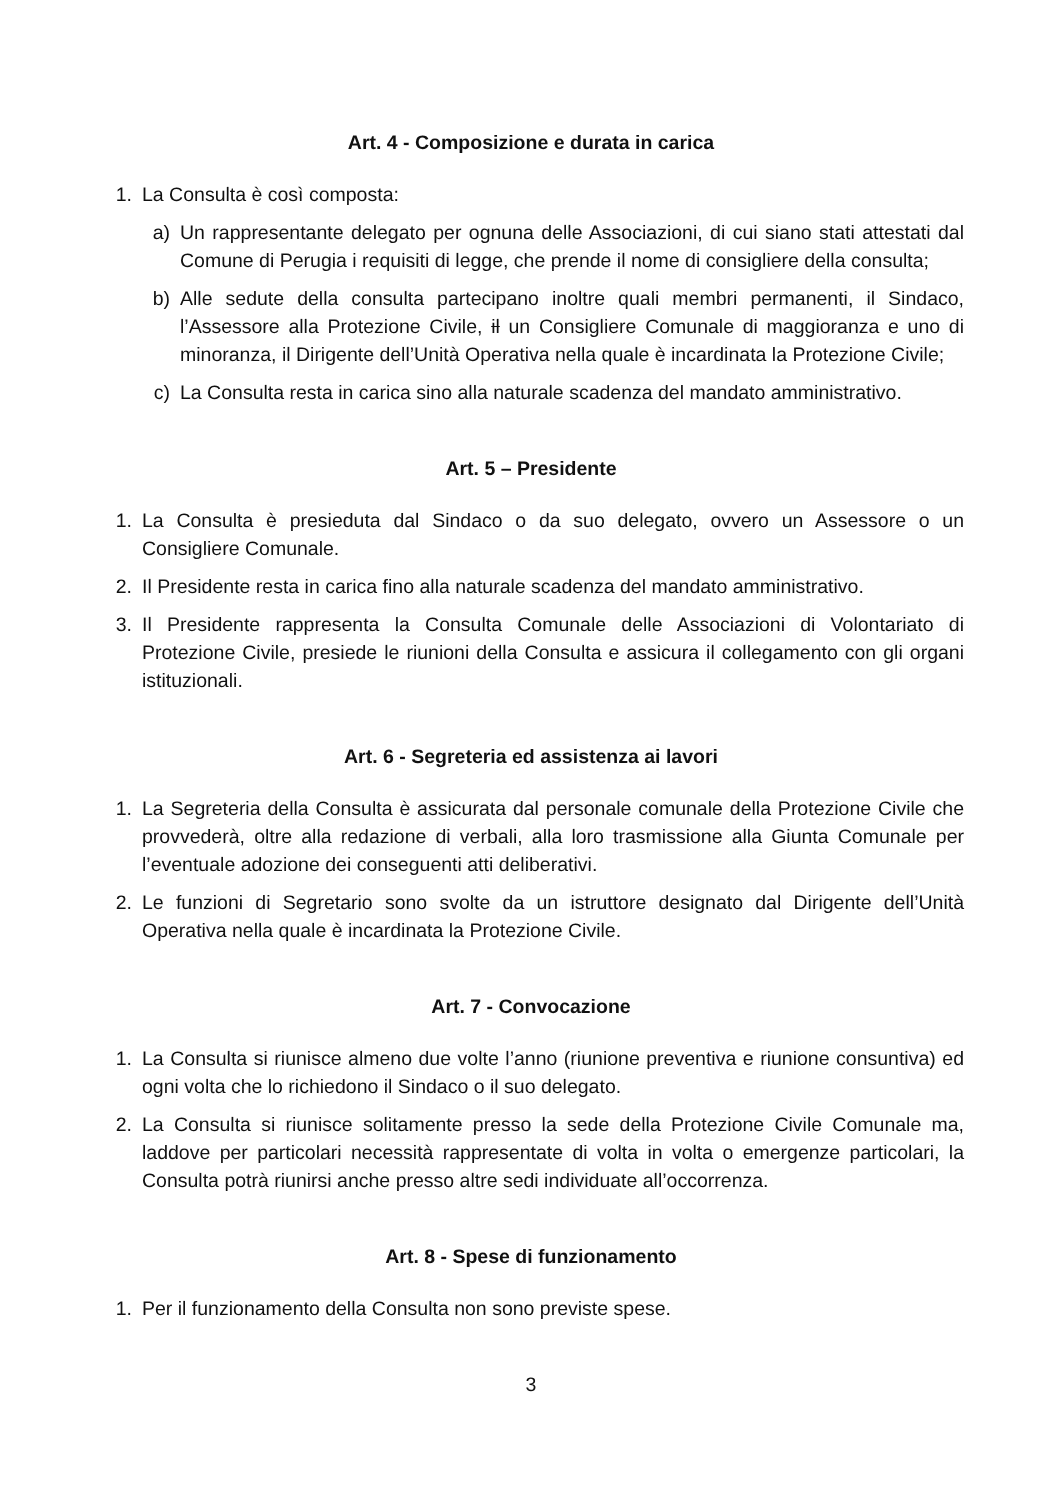Art. 4 - Composizione e durata in carica
1. La Consulta è così composta:
a) Un rappresentante delegato per ognuna delle Associazioni, di cui siano stati attestati dal Comune di Perugia i requisiti di legge, che prende il nome di consigliere della consulta;
b) Alle sedute della consulta partecipano inoltre quali membri permanenti, il Sindaco, l’Assessore alla Protezione Civile, il un Consigliere Comunale di maggioranza e uno di minoranza, il Dirigente dell’Unità Operativa nella quale è incardinata la Protezione Civile;
c) La Consulta resta in carica sino alla naturale scadenza del mandato amministrativo.
Art. 5 – Presidente
1. La Consulta è presieduta dal Sindaco o da suo delegato, ovvero un Assessore o un Consigliere Comunale.
2. Il Presidente resta in carica fino alla naturale scadenza del mandato amministrativo.
3. Il Presidente rappresenta la Consulta Comunale delle Associazioni di Volontariato di Protezione Civile, presiede le riunioni della Consulta e assicura il collegamento con gli organi istituzionali.
Art. 6 - Segreteria ed assistenza ai lavori
1. La Segreteria della Consulta è assicurata dal personale comunale della Protezione Civile che provvederà, oltre alla redazione di verbali, alla loro trasmissione alla Giunta Comunale per l’eventuale adozione dei conseguenti atti deliberativi.
2. Le funzioni di Segretario sono svolte da un istruttore designato dal Dirigente dell’Unità Operativa nella quale è incardinata la Protezione Civile.
Art. 7 - Convocazione
1. La Consulta si riunisce almeno due volte l’anno (riunione preventiva e riunione consuntiva) ed ogni volta che lo richiedono il Sindaco o il suo delegato.
2. La Consulta si riunisce solitamente presso la sede della Protezione Civile Comunale ma, laddove per particolari necessità rappresentate di volta in volta o emergenze particolari, la Consulta potrà riunirsi anche presso altre sedi individuate all’occorrenza.
Art. 8 - Spese di funzionamento
1. Per il funzionamento della Consulta non sono previste spese.
3